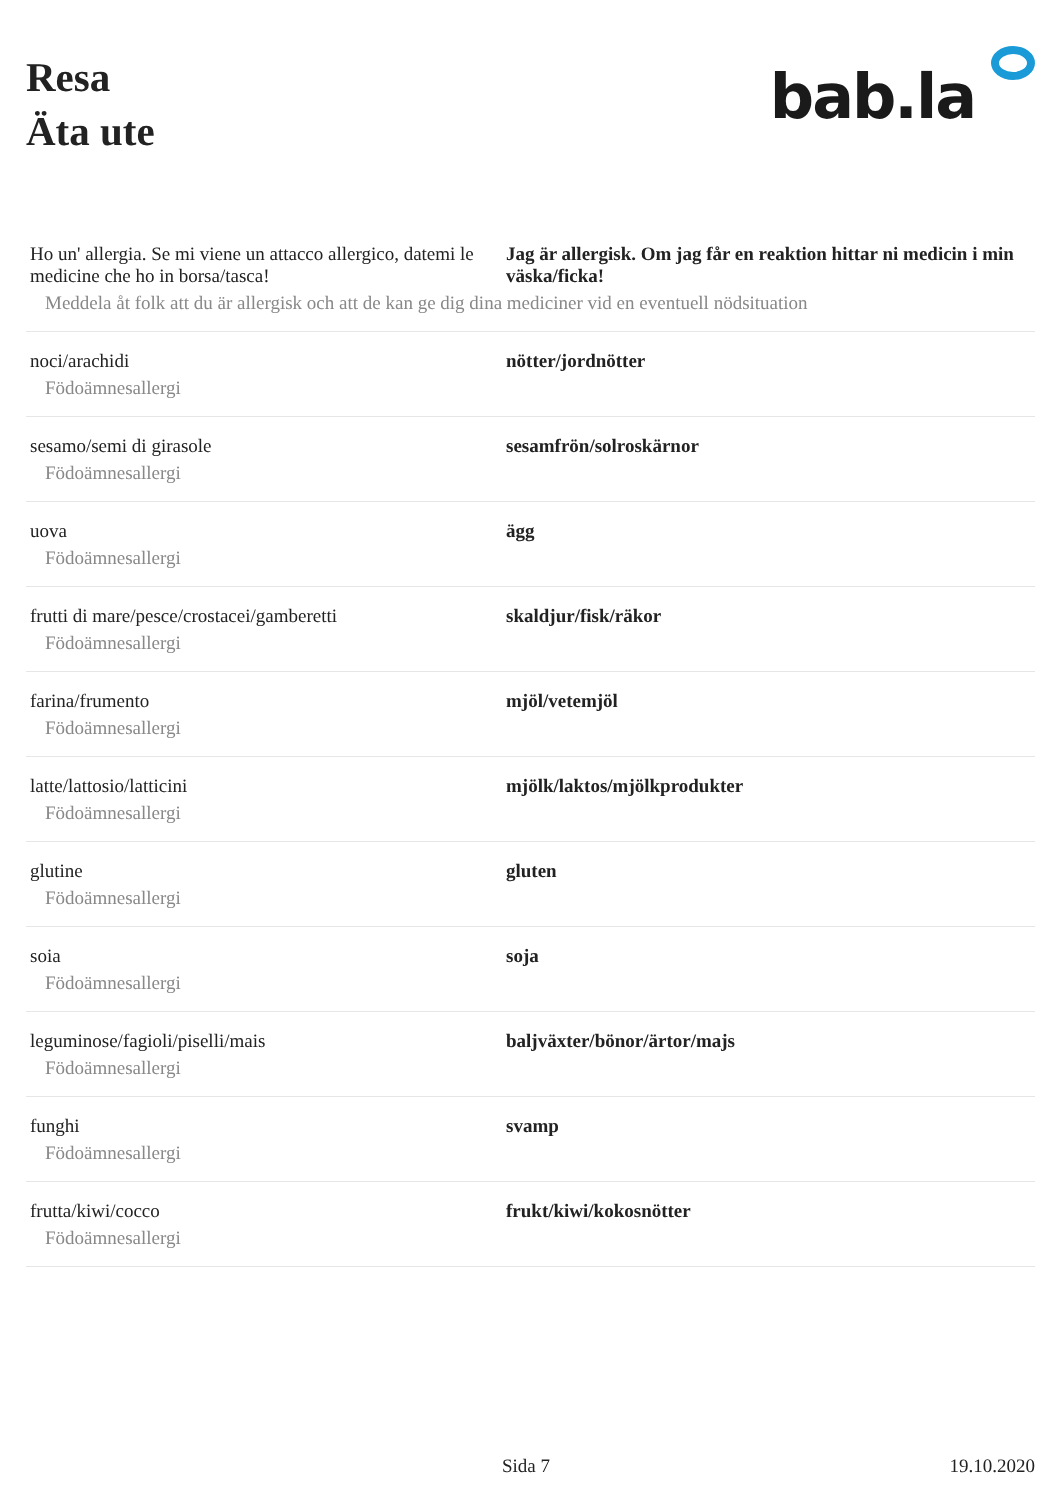Resa
Äta ute
bab.la
| Ho un' allergia. Se mi viene un attacco allergico, datemi le medicine che ho in borsa/tasca! | Jag är allergisk. Om jag får en reaktion hittar ni medicin i min väska/ficka! |
| Meddela åt folk att du är allergisk och att de kan ge dig dina mediciner vid en eventuell nödsituation | |
| noci/arachidi | nötter/jordnötter |
| Födoämnesallergi | |
| sesamo/semi di girasole | sesamfrön/solroskärnor |
| Födoämnesallergi | |
| uova | ägg |
| Födoämnesallergi | |
| frutti di mare/pesce/crostacei/gamberetti | skaldjur/fisk/räkor |
| Födoämnesallergi | |
| farina/frumento | mjöl/vetemjöl |
| Födoämnesallergi | |
| latte/lattosio/latticini | mjölk/laktos/mjölkprodukter |
| Födoämnesallergi | |
| glutine | gluten |
| Födoämnesallergi | |
| soia | soja |
| Födoämnesallergi | |
| leguminose/fagioli/piselli/mais | baljväxter/bönor/ärtor/majs |
| Födoämnesallergi | |
| funghi | svamp |
| Födoämnesallergi | |
| frutta/kiwi/cocco | frukt/kiwi/kokosnötter |
| Födoämnesallergi | |
Sida 7 19.10.2020